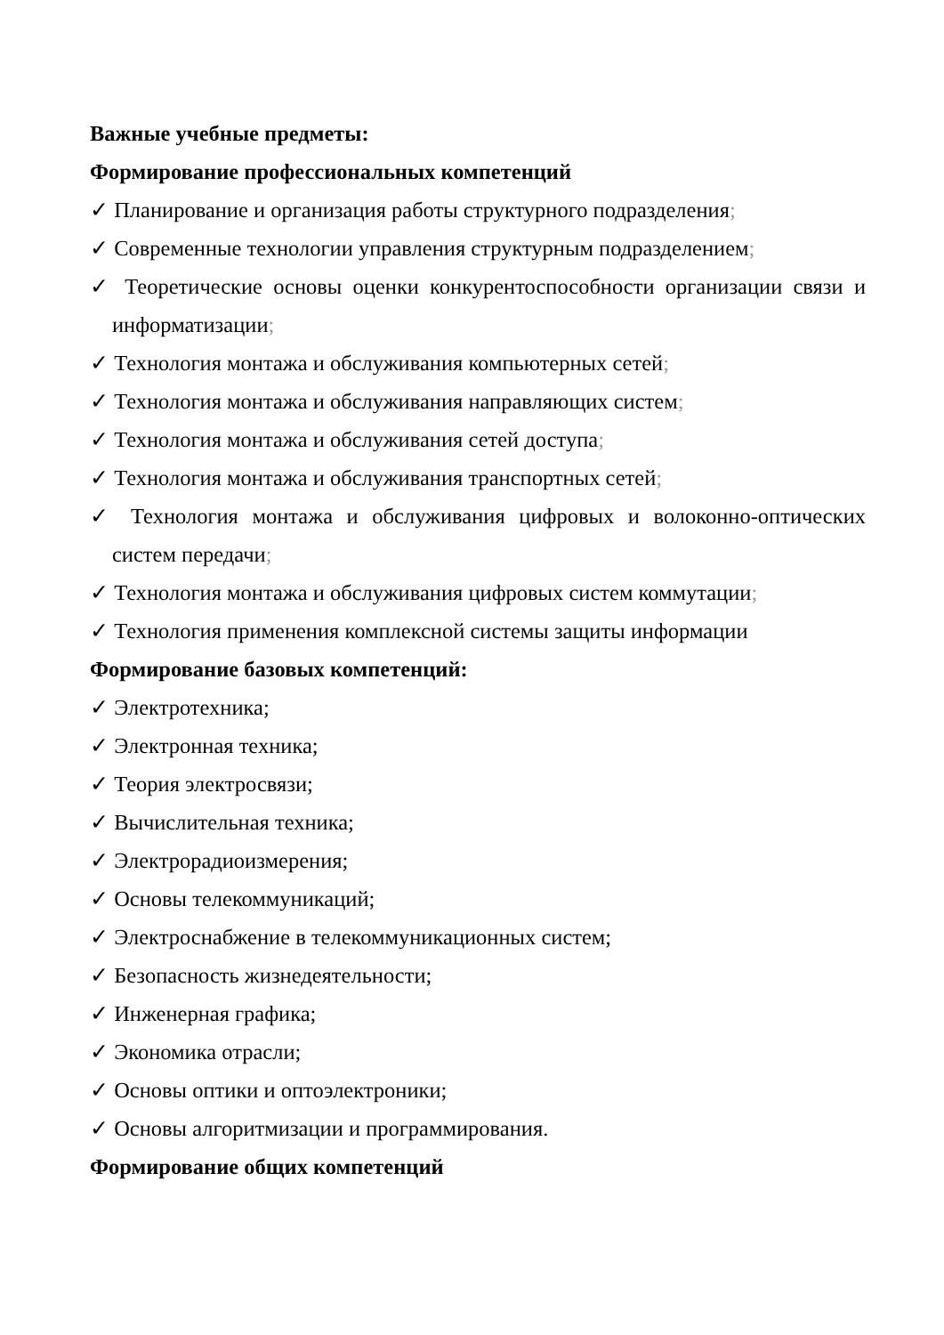Важные учебные предметы:
Формирование профессиональных компетенций
✓ Планирование и организация работы структурного подразделения;
✓ Современные технологии управления структурным подразделением;
✓ Теоретические основы оценки конкурентоспособности организации связи и информатизации;
✓ Технология монтажа и обслуживания компьютерных сетей;
✓ Технология монтажа и обслуживания направляющих систем;
✓ Технология монтажа и обслуживания сетей доступа;
✓ Технология монтажа и обслуживания транспортных сетей;
✓ Технология монтажа и обслуживания цифровых и волоконно-оптических систем передачи;
✓ Технология монтажа и обслуживания цифровых систем коммутации;
✓ Технология применения комплексной системы защиты информации
Формирование базовых компетенций:
✓ Электротехника;
✓ Электронная техника;
✓ Теория электросвязи;
✓ Вычислительная техника;
✓ Электрорадиоизмерения;
✓ Основы телекоммуникаций;
✓ Электроснабжение в телекоммуникационных систем;
✓ Безопасность жизнедеятельности;
✓ Инженерная графика;
✓ Экономика отрасли;
✓ Основы оптики и оптоэлектроники;
✓ Основы алгоритмизации и программирования.
Формирование общих компетенций